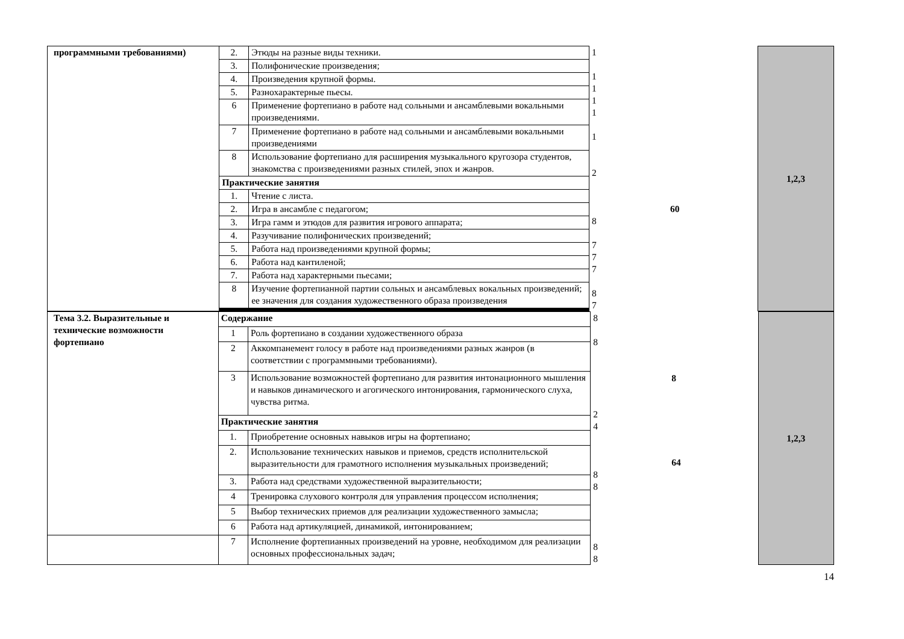| программными требованиями) | 2. | Этюды на разные виды техники. | 1 1 1 1 1 1 2 60 8 7 7 7 8 7 | 1,2,3 |
| | 3. | Полифонические произведения; | | |
| | 4. | Произведения крупной формы. | | |
| | 5. | Разнохарактерные пьесы. | | |
| | 6 | Применение фортепиано в работе над сольными и ансамблевыми вокальными произведениями. | | |
| | 7 | Применение фортепиано в работе над сольными и ансамблевыми вокальными произведениями | | |
| | 8 | Использование фортепиано для расширения музыкального кругозора студентов, знакомства с произведениями разных стилей, эпох и жанров. | | |
| | Практические занятия | | | |
| | 1. | Чтение с листа. | | |
| | 2. | Игра в ансамбле с педагогом; | | |
| | 3. | Игра гамм и этюдов для развития игрового аппарата; | | |
| | 4. | Разучивание полифонических произведений; | | |
| | 5. | Работа над произведениями крупной формы; | | |
| | 6. | Работа над кантиленой; | | |
| | 7. | Работа над характерными пьесами; | | |
| | 8 | Изучение фортепианной партии сольных и ансамблевых вокальных произведений; ее значения для создания художественного образа произведения | | |
| Тема 3.2. Выразительные и технические возможности фортепиано | Содержание | | 8 8 8 2 4 64 8 8 8 8 | 1,2,3 |
| | 1 | Роль фортепиано в создании художественного образа | | |
| | 2 | Аккомпанемент голосу в работе над произведениями разных жанров (в соответствии с программными требованиями). | | |
| | 3 | Использование возможностей фортепиано для развития интонационного мышления и навыков динамического и агогического интонирования, гармонического слуха, чувства ритма. | | |
| | Практические занятия | | | |
| | 1. | Приобретение основных навыков игры на фортепиано; | | |
| | 2. | Использование технических навыков и приемов, средств исполнительской выразительности для грамотного исполнения музыкальных произведений; | | |
| | 3. | Работа над средствами художественной выразительности; | | |
| | 4 | Тренировка слухового контроля для управления процессом исполнения; | | |
| | 5 | Выбор технических приемов для реализации художественного замысла; | | |
| | 6 | Работа над артикуляцией, динамикой, интонированием; | | |
| | 7 | Исполнение фортепианных произведений на уровне, необходимом для реализации основных профессиональных задач; | | |
14